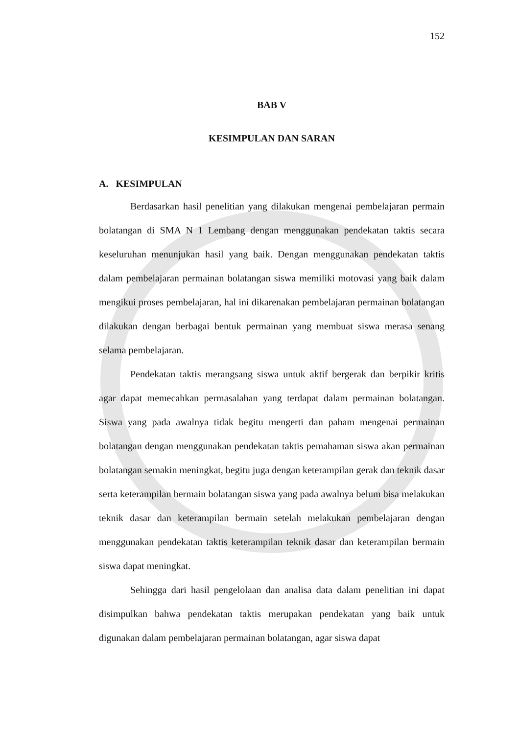152
BAB V
KESIMPULAN DAN SARAN
A. KESIMPULAN
Berdasarkan hasil penelitian yang dilakukan mengenai pembelajaran permain bolatangan di SMA N 1 Lembang dengan menggunakan pendekatan taktis secara keseluruhan menunjukan hasil yang baik. Dengan menggunakan pendekatan taktis dalam pembelajaran permainan bolatangan siswa memiliki motovasi yang baik dalam mengikui proses pembelajaran, hal ini dikarenakan pembelajaran permainan bolatangan dilakukan dengan berbagai bentuk permainan yang membuat siswa merasa senang selama pembelajaran.
Pendekatan taktis merangsang siswa untuk aktif bergerak dan berpikir kritis agar dapat memecahkan permasalahan yang terdapat dalam permainan bolatangan. Siswa yang pada awalnya tidak begitu mengerti dan paham mengenai permainan bolatangan dengan menggunakan pendekatan taktis pemahaman siswa akan permainan bolatangan semakin meningkat, begitu juga dengan keterampilan gerak dan teknik dasar serta keterampilan bermain bolatangan siswa yang pada awalnya belum bisa melakukan teknik dasar dan keterampilan bermain setelah melakukan pembelajaran dengan menggunakan pendekatan taktis keterampilan teknik dasar dan keterampilan bermain siswa dapat meningkat.
Sehingga dari hasil pengelolaan dan analisa data dalam penelitian ini dapat disimpulkan bahwa pendekatan taktis merupakan pendekatan yang baik untuk digunakan dalam pembelajaran permainan bolatangan, agar siswa dapat